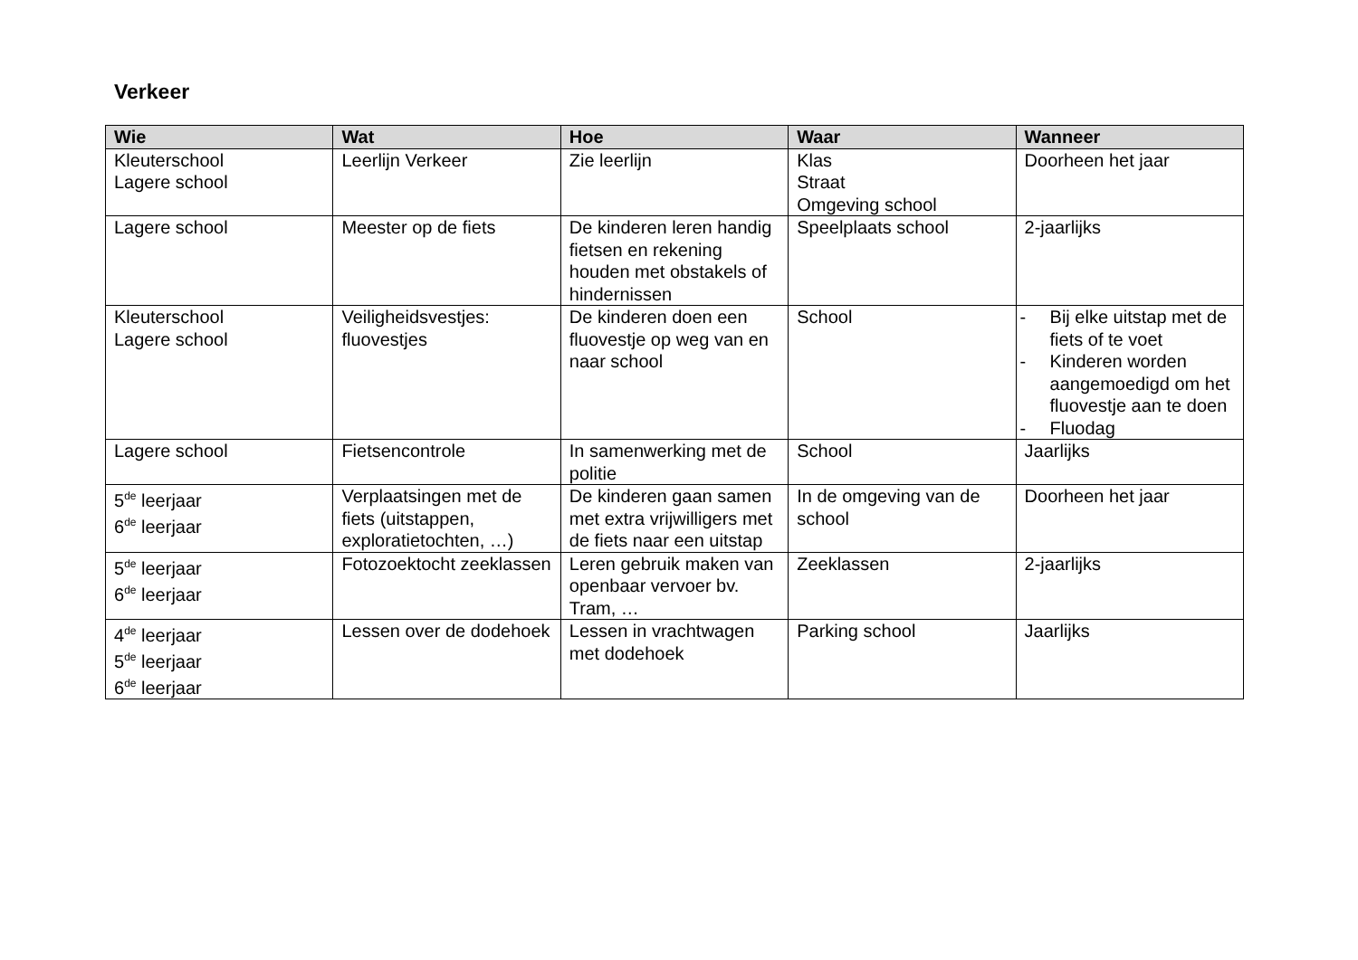Verkeer
| Wie | Wat | Hoe | Waar | Wanneer |
| --- | --- | --- | --- | --- |
| Kleuterschool Lagere school | Leerlijn Verkeer | Zie leerlijn | Klas Straat Omgeving school | Doorheen het jaar |
| Lagere school | Meester op de fiets | De kinderen leren handig fietsen en rekening houden met obstakels of hindernissen | Speelplaats school | 2-jaarlijks |
| Kleuterschool Lagere school | Veiligheidsvestjes: fluovestjes | De kinderen doen een fluovestje op weg van en naar school | School | - Bij elke uitstap met de fiets of te voet - Kinderen worden aangemoedigd om het fluovestje aan te doen - Fluodag |
| Lagere school | Fietsencontrole | In samenwerking met de politie | School | Jaarlijks |
| 5<sup>de</sup> leerjaar 6<sup>de</sup> leerjaar | Verplaatsingen met de fiets (uitstappen, exploratietochten, …) | De kinderen gaan samen met extra vrijwilligers met de fiets naar een uitstap | In de omgeving van de school | Doorheen het jaar |
| 5<sup>de</sup> leerjaar 6<sup>de</sup> leerjaar | Fotozoektocht zeeklassen | Leren gebruik maken van openbaar vervoer bv. Tram, … | Zeeklassen | 2-jaarlijks |
| 4<sup>de</sup> leerjaar 5<sup>de</sup> leerjaar 6<sup>de</sup> leerjaar | Lessen over de dodehoek | Lessen in vrachtwagen met dodehoek | Parking school | Jaarlijks |